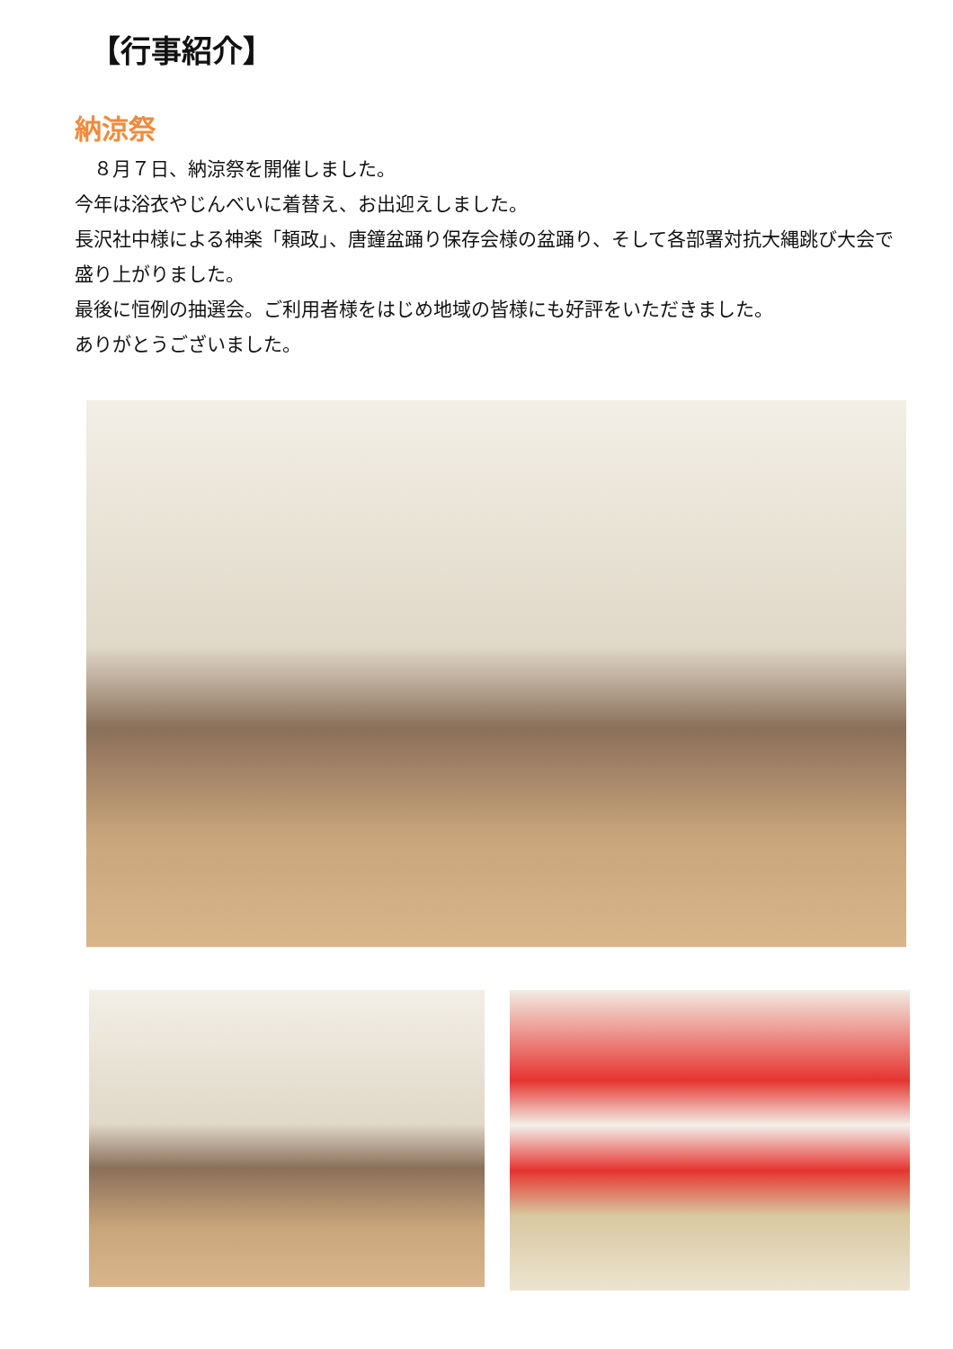【行事紹介】
納涼祭
　８月７日、納涼祭を開催しました。
今年は浴衣やじんべいに着替え、お出迎えしました。
長沢社中様による神楽「頼政」、唐鐘盆踊り保存会様の盆踊り、そして各部署対抗大縄跳び大会で盛り上がりました。
最後に恒例の抽選会。ご利用者様をはじめ地域の皆様にも好評をいただきました。
ありがとうございました。